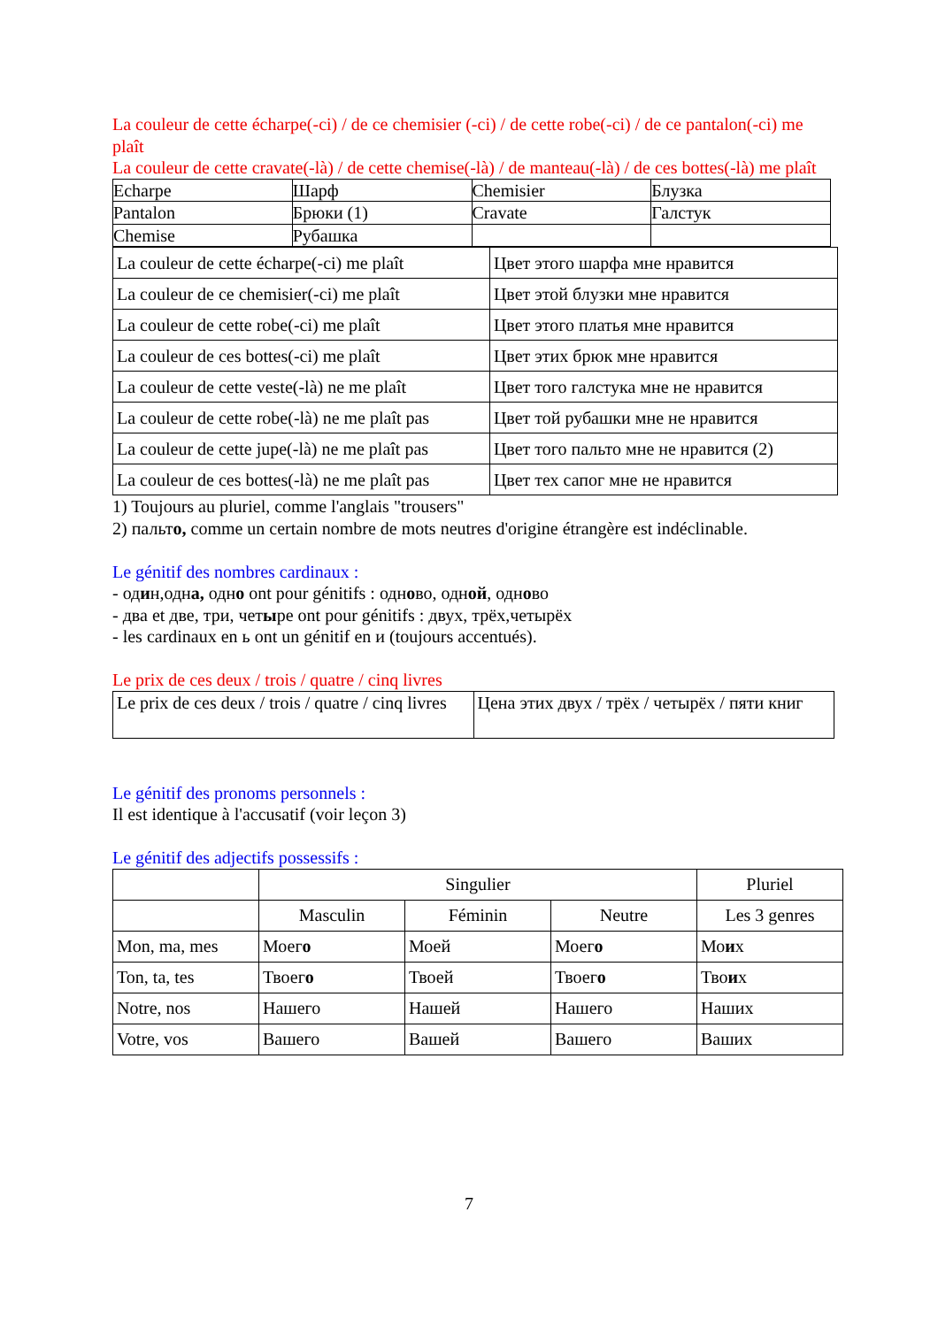La couleur de cette écharpe(-ci) / de ce chemisier (-ci) / de cette robe(-ci) / de ce pantalon(-ci) me plaît
La couleur de cette cravate(-là) / de cette chemise(-là) / de manteau(-là) / de ces bottes(-là) me plaît
| Echarpe | Шарф | Chemisier | Блузка |
| Pantalon | Брюки (1) | Cravate | Галстук |
| Chemise | Рубашка | | |
| La couleur de cette écharpe(-ci) me plaît | Цвет этого шарфа мне нравится |
| La couleur de ce chemisier(-ci) me plaît | Цвет этой блузки мне нравится |
| La couleur de cette robe(-ci) me plaît | Цвет этого платья мне нравится |
| La couleur de ces bottes(-ci) me plaît | Цвет этих брюк мне нравится |
| La couleur de cette veste(-là) ne me plaît | Цвет того галстука мне не нравится |
| La couleur de cette robe(-là) ne me plaît pas | Цвет той рубашки мне не нравится |
| La couleur de cette jupe(-là) ne me plaît pas | Цвет того пальто мне не нравится (2) |
| La couleur de ces bottes(-là) ne me plaît pas | Цвет тех сапог мне не нравится |
1) Toujours au pluriel, comme l'anglais "trousers"
2) пальто, comme un certain nombre de mots neutres d'origine étrangère est indéclinable.
Le génitif des nombres cardinaux :
- один,одна, одно ont pour génitifs : одново, одной, одново
- два et две, три, четыре ont pour génitifs : двух, трёх,четырёх
- les cardinaux en ь ont un génitif en и (toujours accentués).
Le prix de ces deux / trois / quatre / cinq livres
| Le prix de ces deux / trois / quatre / cinq livres | Цена этих двух / трёх / четырёх / пяти книг |
Le génitif des pronoms personnels :
Il est identique à l'accusatif (voir leçon 3)
Le génitif des adjectifs possessifs :
| | Singulier | | | Pluriel |
| | Masculin | Féminin | Neutre | Les 3 genres |
| Mon, ma, mes | Моег о | Моей | Моег о | Мо и х |
| Ton, ta, tes | Твоег о | Твоей | Твоег о | Тво и х |
| Notre, nos | Нашего | Нашей | Нашего | Наших |
| Votre, vos | Вашего | Вашей | Вашего | Ваших |
7